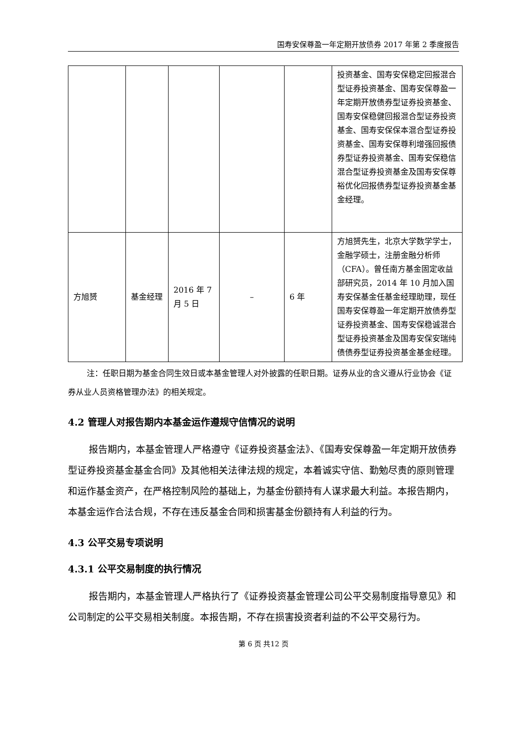国寿安保尊盈一年定期开放债券 2017 年第 2 季度报告
| | | | | | 投资基金、国寿安保稳定回报混合型证券投资基金、国寿安保尊盈一年定期开放债券型证券投资基金、国寿安保稳健回报混合型证券投资基金、国寿安保保本混合型证券投资基金、国寿安保尊利增强回报债券型证券投资基金、国寿安保稳信混合型证券投资基金及国寿安保尊裕优化回报债券型证券投资基金基金经理。 |
| 方旭赟 | 基金经理 | 2016 年 7 月 5 日 | – | 6 年 | 方旭赟先生，北京大学数学学士，金融学硕士，注册金融分析师（CFA）。曾任南方基金固定收益部研究员，2014 年 10 月加入国寿安保基金任基金经理助理，现任国寿安保尊盈一年定期开放债券型证券投资基金、国寿安保稳诚混合型证券投资基金及国寿安保安瑞纯债债券型证券投资基金基金经理。 |
注：任职日期为基金合同生效日或本基金管理人对外披露的任职日期。证券从业的含义遵从行业协会《证券从业人员资格管理办法》的相关规定。
4.2 管理人对报告期内本基金运作遵规守信情况的说明
报告期内，本基金管理人严格遵守《证券投资基金法》、《国寿安保尊盈一年定期开放债券型证券投资基金基金合同》及其他相关法律法规的规定，本着诚实守信、勤勉尽责的原则管理和运作基金资产，在严格控制风险的基础上，为基金份额持有人谋求最大利益。本报告期内，本基金运作合法合规，不存在违反基金合同和损害基金份额持有人利益的行为。
4.3 公平交易专项说明
4.3.1 公平交易制度的执行情况
报告期内，本基金管理人严格执行了《证券投资基金管理公司公平交易制度指导意见》和公司制定的公平交易相关制度。本报告期，不存在损害投资者利益的不公平交易行为。
第 6 页 共12 页